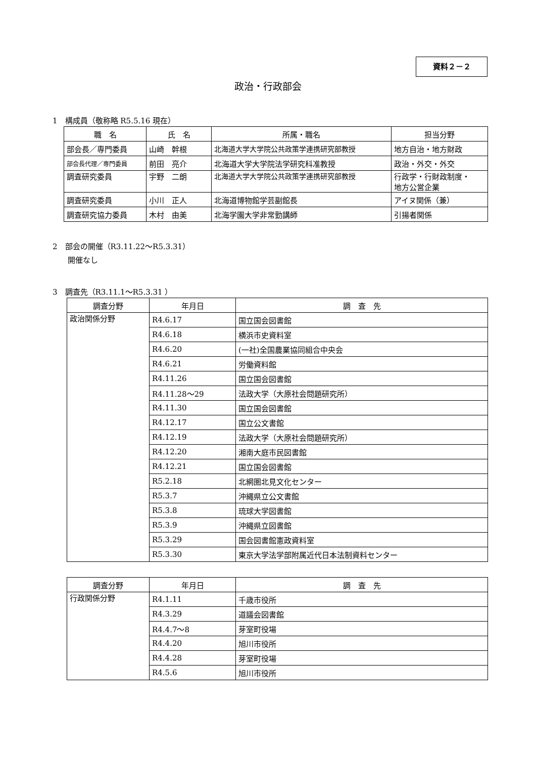資料２－２
政治・行政部会
1　構成員（敬称略 R5.5.16 現在）
| 職 名 | 氏 名 | 所属・職名 | 担当分野 |
| --- | --- | --- | --- |
| 部会長／専門委員 | 山崎 幹根 | 北海道大学大学院公共政策学連携研究部教授 | 地方自治・地方財政 |
| 部会長代理／専門委員 | 前田 亮介 | 北海道大学大学院法学研究科准教授 | 政治・外交・外交 |
| 調査研究委員 | 宇野 二朗 | 北海道大学大学院公共政策学連携研究部教授 | 行政学・行財政制度・ 地方公営企業 |
| 調査研究委員 | 小川 正人 | 北海道博物館学芸副館長 | アイヌ関係（兼） |
| 調査研究協力委員 | 木村 由美 | 北海学園大学非常勤講師 | 引揚者関係 |
2　部会の開催（R3.11.22～R5.3.31）
　　開催なし
3　調査先（R3.11.1～R5.3.31 ）
| 調査分野 | 年月日 | 調 査 先 |
| --- | --- | --- |
| 政治関係分野 | R4.6.17 | 国立国会図書館 |
| | R4.6.18 | 横浜市史資料室 |
| | R4.6.20 | (一社)全国農業協同組合中央会 |
| | R4.6.21 | 労働資料館 |
| | R4.11.26 | 国立国会図書館 |
| | R4.11.28～29 | 法政大学（大原社会問題研究所） |
| | R4.11.30 | 国立国会図書館 |
| | R4.12.17 | 国立公文書館 |
| | R4.12.19 | 法政大学（大原社会問題研究所） |
| | R4.12.20 | 湘南大庭市民図書館 |
| | R4.12.21 | 国立国会図書館 |
| | R5.2.18 | 北網圏北見文化センター |
| | R5.3.7 | 沖縄県立公文書館 |
| | R5.3.8 | 琉球大学図書館 |
| | R5.3.9 | 沖縄県立図書館 |
| | R5.3.29 | 国会図書館憲政資料室 |
| | R5.3.30 | 東京大学法学部附属近代日本法制資料センター |
| 調査分野 | 年月日 | 調 査 先 |
| --- | --- | --- |
| 行政関係分野 | R4.1.11 | 千歳市役所 |
| | R4.3.29 | 道議会図書館 |
| | R4.4.7～8 | 芽室町役場 |
| | R4.4.20 | 旭川市役所 |
| | R4.4.28 | 芽室町役場 |
| | R4.5.6 | 旭川市役所 |